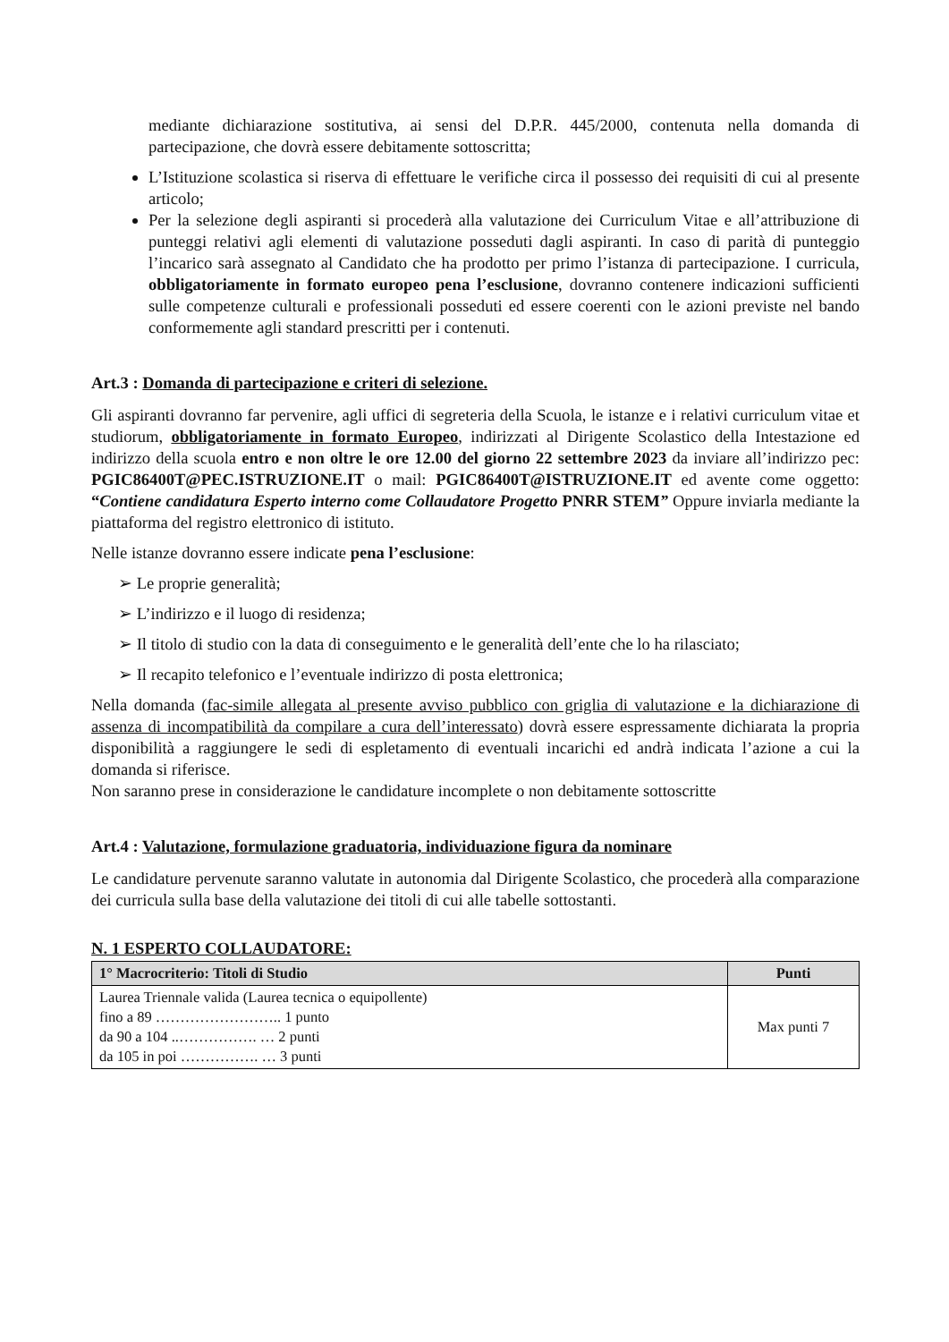mediante dichiarazione sostitutiva, ai sensi del D.P.R. 445/2000, contenuta nella domanda di partecipazione, che dovrà essere debitamente sottoscritta;
L’Istituzione scolastica si riserva di effettuare le verifiche circa il possesso dei requisiti di cui al presente articolo;
Per la selezione degli aspiranti si procederà alla valutazione dei Curriculum Vitae e all’attribuzione di punteggi relativi agli elementi di valutazione posseduti dagli aspiranti. In caso di parità di punteggio l’incarico sarà assegnato al Candidato che ha prodotto per primo l’istanza di partecipazione. I curricula, obbligatoriamente in formato europeo pena l’esclusione, dovranno contenere indicazioni sufficienti sulle competenze culturali e professionali posseduti ed essere coerenti con le azioni previste nel bando conformemente agli standard prescritti per i contenuti.
Art.3 : Domanda di partecipazione e criteri di selezione.
Gli aspiranti dovranno far pervenire, agli uffici di segreteria della Scuola, le istanze e i relativi curriculum vitae et studiorum, obbligatoriamente in formato Europeo, indirizzati al Dirigente Scolastico della Intestazione ed indirizzo della scuola entro e non oltre le ore 12.00 del giorno 22 settembre 2023 da inviare all’indirizzo pec: PGIC86400T@PEC.ISTRUZIONE.IT o mail: PGIC86400T@ISTRUZIONE.IT ed avente come oggetto: “Contiene candidatura Esperto interno come Collaudatore Progetto PNRR STEM” Oppure inviarla mediante la piattaforma del registro elettronico di istituto.
Nelle istanze dovranno essere indicate pena l’esclusione:
➢ Le proprie generalità;
➢ L’indirizzo e il luogo di residenza;
➢ Il titolo di studio con la data di conseguimento e le generalità dell’ente che lo ha rilasciato;
➢ Il recapito telefonico e l’eventuale indirizzo di posta elettronica;
Nella domanda (fac-simile allegata al presente avviso pubblico con griglia di valutazione e la dichiarazione di assenza di incompatibilità da compilare a cura dell’interessato) dovrà essere espressamente dichiarata la propria disponibilità a raggiungere le sedi di espletamento di eventuali incarichi ed andrà indicata l’azione a cui la domanda si riferisce.
Non saranno prese in considerazione le candidature incomplete o non debitamente sottoscritte
Art.4 : Valutazione, formulazione graduatoria, individuazione figura da nominare
Le candidature pervenute saranno valutate in autonomia dal Dirigente Scolastico, che procederà alla comparazione dei curricula sulla base della valutazione dei titoli di cui alle tabelle sottostanti.
N. 1 ESPERTO COLLAUDATORE:
| 1° Macrocriterio: Titoli di Studio | Punti |
| --- | --- |
| Laurea Triennale valida (Laurea tecnica o equipollente) fino a 89 …………………….. 1 punto da 90 a 104 ..……………. … 2 punti da 105 in poi ……………. … 3 punti | Max punti 7 |